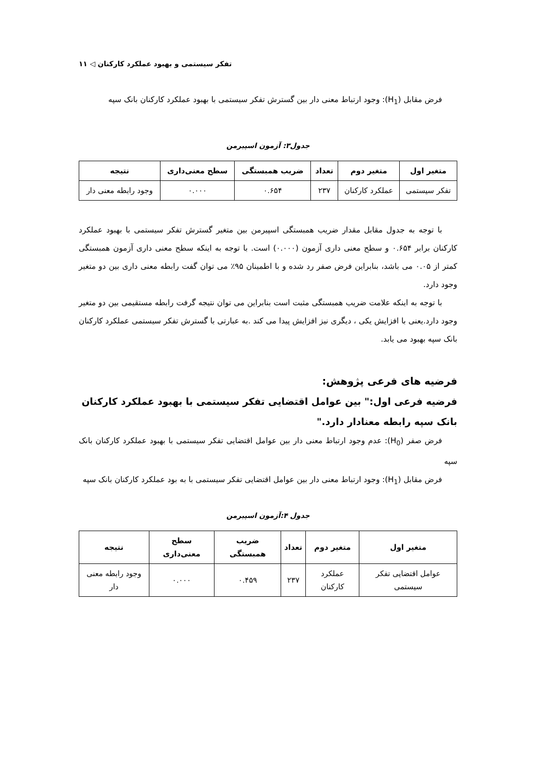تفکر سیستمی و بهبود عملکرد کارکنان ◁ ۱۱
فرض مقابل (H<sub>1</sub>): وجود ارتباط معنی دار بین گسترش تفکر سیستمی با بهبود عملکرد کارکنان بانک سپه
جدول۳: آزمون اسپیرمن
| متغیر اول | متغیر دوم | تعداد | ضریب همبستگی | سطح معنی‌داری | نتیجه |
| --- | --- | --- | --- | --- | --- |
| تفکر سیستمی | عملکرد کارکنان | ۲۳۷ | ۰.۶۵۴ | ۰.۰۰۰ | وجود رابطه معنی دار |
با توجه به جدول مقابل مقدار ضریب همبستگی اسپیرمن بین متغیر گسترش تفکر سیستمی با بهبود عملکرد کارکنان برابر ۰.۶۵۴ و سطح معنی داری آزمون (۰.۰۰۰) است. با توجه به اینکه سطح معنی داری آزمون همبستگی کمتر از ۰.۰۵ می باشد، بنابراین فرض صفر رد شده و با اطمینان ۹۵٪ می توان گفت رابطه معنی داری بین دو متغیر وجود دارد.
با توجه به اینکه علامت ضریب همبستگی مثبت است بنابراین می توان نتیجه گرفت رابطه مستقیمی بین دو متغیر وجود دارد.یعنی با افزایش یکی ، دیگری نیز افزایش پیدا می کند .به عبارتی با گسترش تفکر سیستمی عملکرد کارکنان بانک سپه بهبود می یابد.
فرضیه های فرعی پژوهش:
فرضیه فرعی اول:" بین عوامل اقتضایی تفکر سیستمی با بهبود عملکرد کارکنان بانک سپه رابطه معنادار دارد."
فرض صفر (H<sub>0</sub>): عدم وجود ارتباط معنی دار بین عوامل اقتضایی تفکر سیستمی با بهبود عملکرد کارکنان بانک سپه
فرض مقابل (H<sub>1</sub>): وجود ارتباط معنی دار بین عوامل اقتضایی تفکر سیستمی با به بود عملکرد کارکنان بانک سپه
جدول ۴:آزمون اسپیرمن
| متغیر اول | متغیر دوم | تعداد | ضریب همبستگی | سطح معنی‌داری | نتیجه |
| --- | --- | --- | --- | --- | --- |
| عوامل اقتضایی تفکر سیستمی | عملکرد کارکنان | ۲۳۷ | ۰.۴۵۹ | ۰.۰۰۰ | وجود رابطه معنی دار |